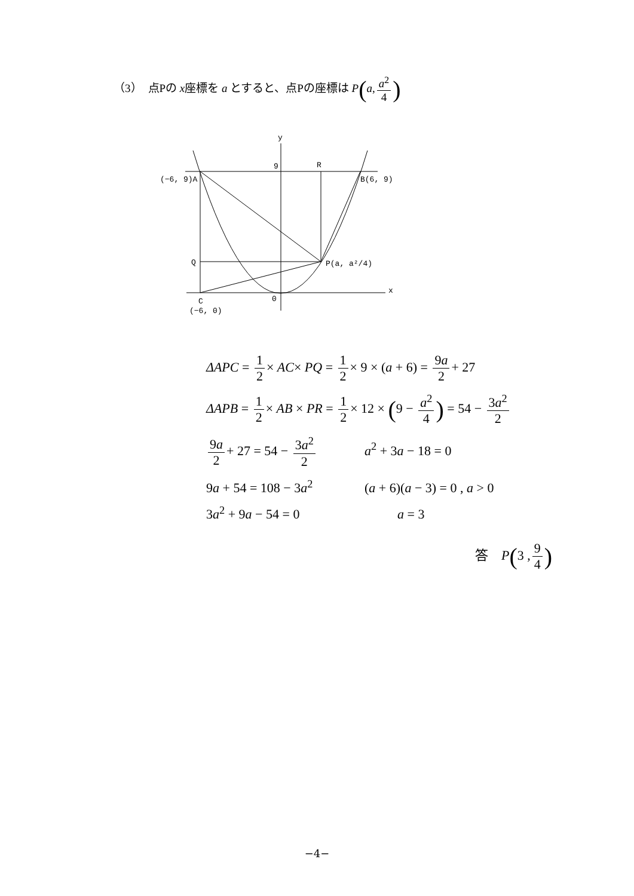（3）　点Pの x座標を a とすると、点Pの座標は P(a, a<sup>2</sup> 4)
y
9
R
(−6, 9)A
B(6, 9)
Q
P(a, a²/4)
x
C
0
(−6, 0)
ΔAPC = 1 2 × AC× PQ = 1 2 × 9 × (a + 6) = 9a 2 + 27
ΔAPB = 1 2 × AB × PR = 1 2 × 12 × (9 − a<sup>2</sup> 4) = 54 − 3a<sup>2</sup> 2
9a 2 + 27 = 54 − 3a<sup>2</sup> 2 a<sup>2</sup> + 3a − 18 = 0
9a + 54 = 108 − 3a<sup>2</sup> (a + 6)(a − 3) = 0 , a > 0
3a<sup>2</sup> + 9a − 54 = 0 a = 3
答　P(3 , 9 4)
−4−